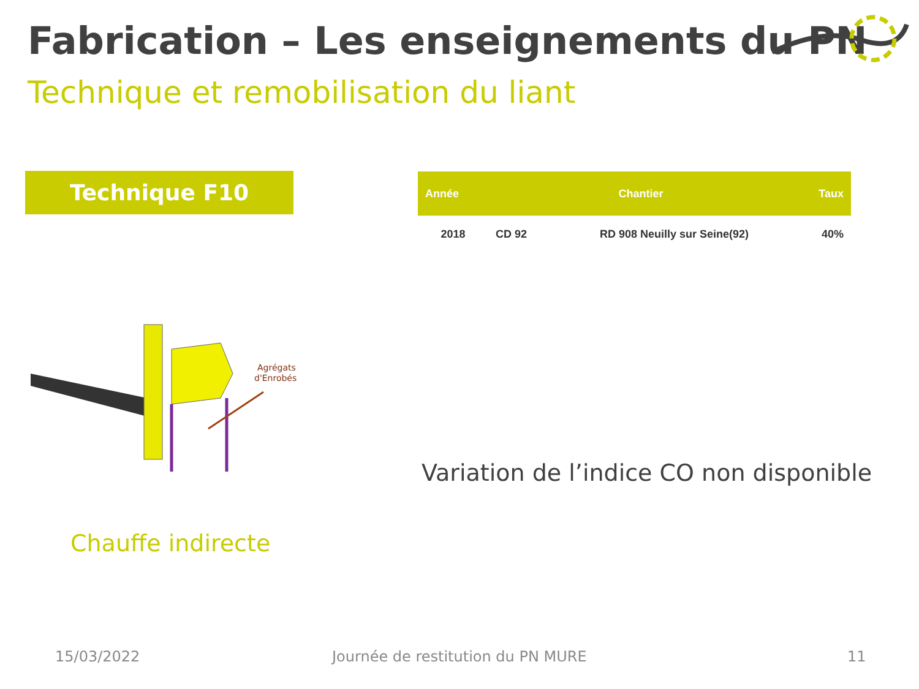Fabrication – Les enseignements du PN
Technique et remobilisation du liant
Technique F10
| Année | Chantier | | Taux |
| --- | --- | --- | --- |
| 2018 | CD 92 | RD 908 Neuilly sur Seine(92) | 40% |
Agrégats
d'Enrobés
Chauffe indirecte
Variation de l’indice CO non disponible
15/03/2022
Journée de restitution du PN MURE
11